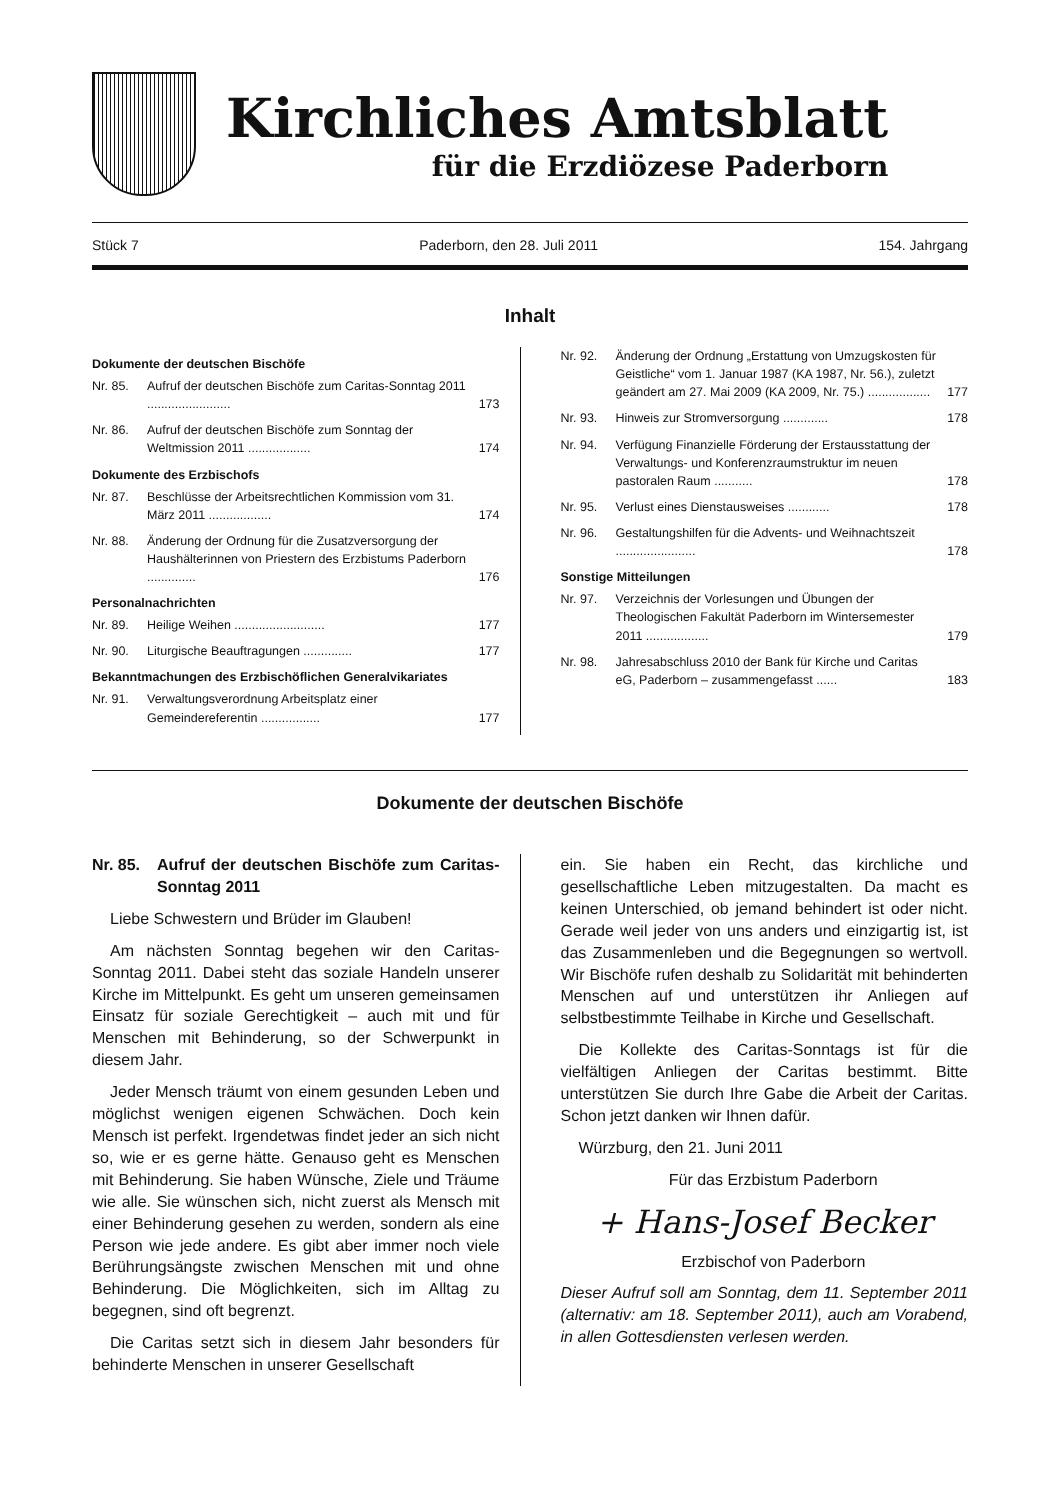Kirchliches Amtsblatt
für die Erzdiözese Paderborn
Stück 7 Paderborn, den 28. Juli 2011 154. Jahrgang
Inhalt
Dokumente der deutschen Bischöfe
Nr. 85. Aufruf der deutschen Bischöfe zum Caritas-Sonntag 2011 ........................ 173
Nr. 86. Aufruf der deutschen Bischöfe zum Sonntag der Weltmission 2011 .................. 174
Dokumente des Erzbischofs
Nr. 87. Beschlüsse der Arbeitsrechtlichen Kommission vom 31. März 2011 .................. 174
Nr. 88. Änderung der Ordnung für die Zusatzversorgung der Haushälterinnen von Priestern des Erzbistums Paderborn .............. 176
Personalnachrichten
Nr. 89. Heilige Weihen .......................... 177
Nr. 90. Liturgische Beauftragungen .............. 177
Bekanntmachungen des Erzbischöflichen Generalvikariates
Nr. 91. Verwaltungsverordnung Arbeitsplatz einer Gemeindereferentin ................. 177
Nr. 92. Änderung der Ordnung „Erstattung von Umzugskosten für Geistliche“ vom 1. Januar 1987 (KA 1987, Nr. 56.), zuletzt geändert am 27. Mai 2009 (KA 2009, Nr. 75.) .................. 177
Nr. 93. Hinweis zur Stromversorgung ............. 178
Nr. 94. Verfügung Finanzielle Förderung der Erstausstattung der Verwaltungs- und Konferenzraumstruktur im neuen pastoralen Raum ........... 178
Nr. 95. Verlust eines Dienstausweises ............ 178
Nr. 96. Gestaltungshilfen für die Advents- und Weihnachtszeit ....................... 178
Sonstige Mitteilungen
Nr. 97. Verzeichnis der Vorlesungen und Übungen der Theologischen Fakultät Paderborn im Wintersemester 2011 .................. 179
Nr. 98. Jahresabschluss 2010 der Bank für Kirche und Caritas eG, Paderborn – zusammengefasst ...... 183
Dokumente der deutschen Bischöfe
Nr. 85. Aufruf der deutschen Bischöfe zum Caritas-Sonntag 2011
Liebe Schwestern und Brüder im Glauben!
Am nächsten Sonntag begehen wir den Caritas-Sonntag 2011. Dabei steht das soziale Handeln unserer Kirche im Mittelpunkt. Es geht um unseren gemeinsamen Einsatz für soziale Gerechtigkeit – auch mit und für Menschen mit Behinderung, so der Schwerpunkt in diesem Jahr.
Jeder Mensch träumt von einem gesunden Leben und möglichst wenigen eigenen Schwächen. Doch kein Mensch ist perfekt. Irgendetwas findet jeder an sich nicht so, wie er es gerne hätte. Genauso geht es Menschen mit Behinderung. Sie haben Wünsche, Ziele und Träume wie alle. Sie wünschen sich, nicht zuerst als Mensch mit einer Behinderung gesehen zu werden, sondern als eine Person wie jede andere. Es gibt aber immer noch viele Berührungsängste zwischen Menschen mit und ohne Behinderung. Die Möglichkeiten, sich im Alltag zu begegnen, sind oft begrenzt.
Die Caritas setzt sich in diesem Jahr besonders für behinderte Menschen in unserer Gesellschaft
ein. Sie haben ein Recht, das kirchliche und gesellschaftliche Leben mitzugestalten. Da macht es keinen Unterschied, ob jemand behindert ist oder nicht. Gerade weil jeder von uns anders und einzigartig ist, ist das Zusammenleben und die Begegnungen so wertvoll. Wir Bischöfe rufen deshalb zu Solidarität mit behinderten Menschen auf und unterstützen ihr Anliegen auf selbstbestimmte Teilhabe in Kirche und Gesellschaft.
Die Kollekte des Caritas-Sonntags ist für die vielfältigen Anliegen der Caritas bestimmt. Bitte unterstützen Sie durch Ihre Gabe die Arbeit der Caritas. Schon jetzt danken wir Ihnen dafür.
Würzburg, den 21. Juni 2011
Für das Erzbistum Paderborn
+ Hans-Josef Becker
Erzbischof von Paderborn
Dieser Aufruf soll am Sonntag, dem 11. September 2011 (alternativ: am 18. September 2011), auch am Vorabend, in allen Gottesdiensten verlesen werden.